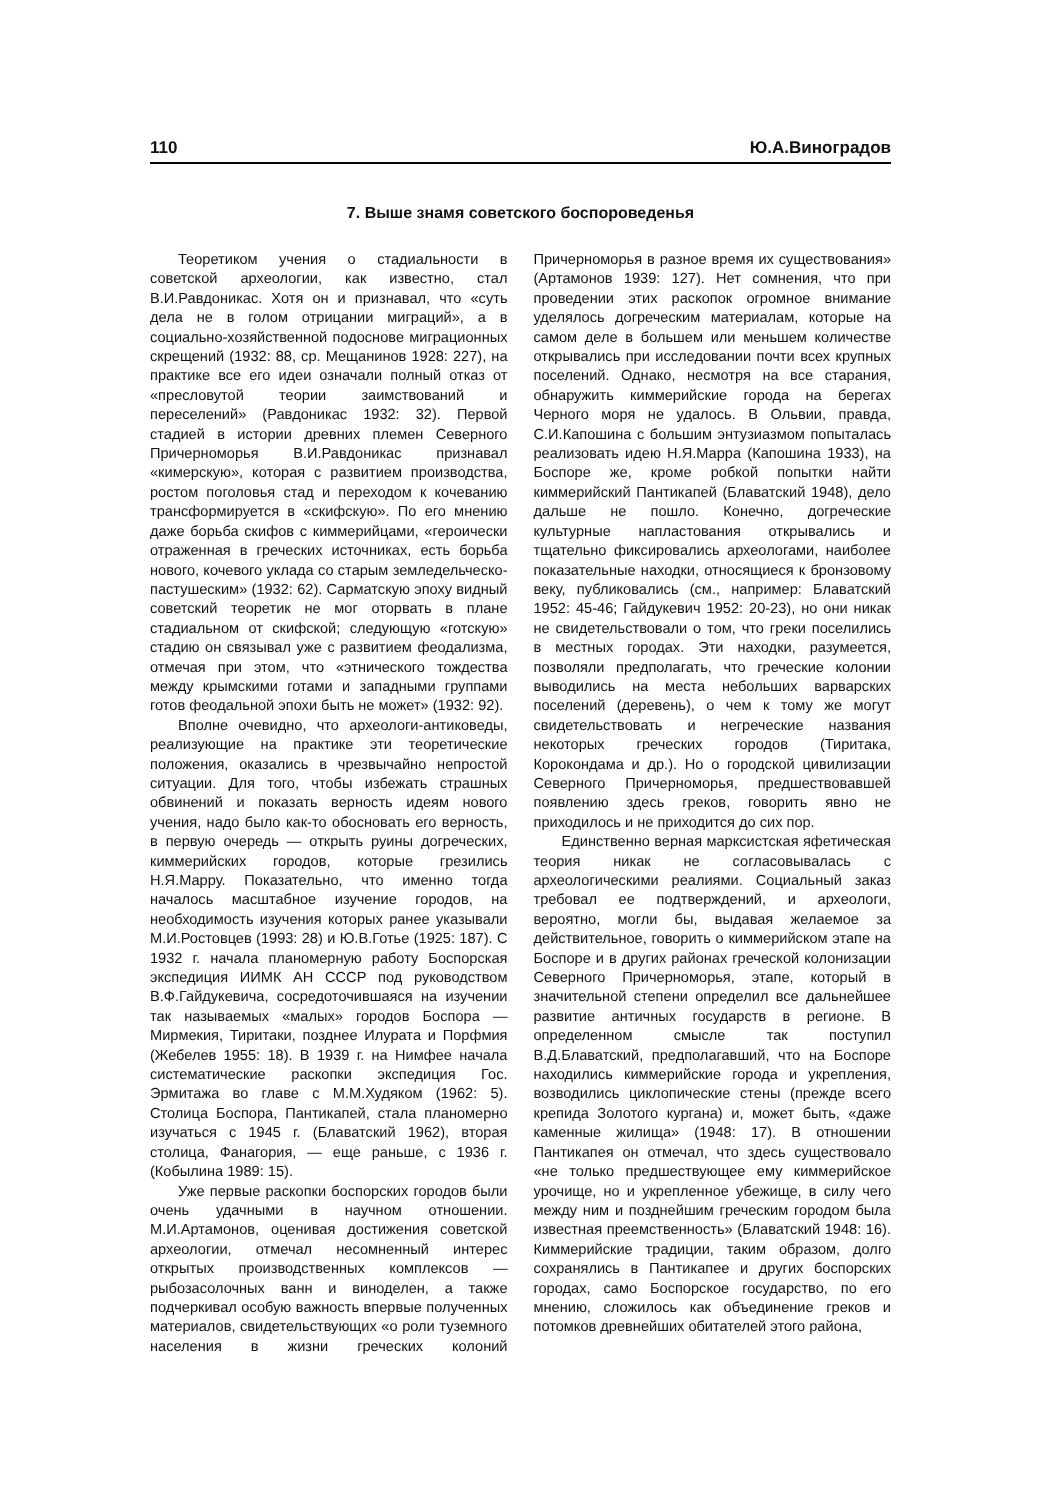110 Ю.А.Виноградов
7. Выше знамя советского боспороведенья
Теоретиком учения о стадиальности в советской археологии, как известно, стал В.И.Равдоникас. Хотя он и признавал, что «суть дела не в голом отрицании миграций», а в социально-хозяйственной подоснове миграционных скрещений (1932: 88, ср. Мещанинов 1928: 227), на практике все его идеи означали полный отказ от «пресловутой теории заимствований и переселений» (Равдоникас 1932: 32). Первой стадией в истории древних племен Северного Причерноморья В.И.Равдоникас признавал «кимерскую», которая с развитием производства, ростом поголовья стад и переходом к кочеванию трансформируется в «скифскую». По его мнению даже борьба скифов с киммерийцами, «героически отраженная в греческих источниках, есть борьба нового, кочевого уклада со старым земледельческо-пастушеским» (1932: 62). Сарматскую эпоху видный советский теоретик не мог оторвать в плане стадиальном от скифской; следующую «готскую» стадию он связывал уже с развитием феодализма, отмечая при этом, что «этнического тождества между крымскими готами и западными группами готов феодальной эпохи быть не может» (1932: 92).
Вполне очевидно, что археологи-антиковеды, реализующие на практике эти теоретические положения, оказались в чрезвычайно непростой ситуации. Для того, чтобы избежать страшных обвинений и показать верность идеям нового учения, надо было как-то обосновать его верность, в первую очередь — открыть руины догреческих, киммерийских городов, которые грезились Н.Я.Марру. Показательно, что именно тогда началось масштабное изучение городов, на необходимость изучения которых ранее указывали М.И.Ростовцев (1993: 28) и Ю.В.Готье (1925: 187). С 1932 г. начала планомерную работу Боспорская экспедиция ИИМК АН СССР под руководством В.Ф.Гайдукевича, сосредоточившаяся на изучении так называемых «малых» городов Боспора — Мирмекия, Тиритаки, позднее Илурата и Порфмия (Жебелев 1955: 18). В 1939 г. на Нимфее начала систематические раскопки экспедиция Гос. Эрмитажа во главе с М.М.Худяком (1962: 5). Столица Боспора, Пантикапей, стала планомерно изучаться с 1945 г. (Блаватский 1962), вторая столица, Фанагория, — еще раньше, с 1936 г. (Кобылина 1989: 15).
Уже первые раскопки боспорских городов были очень удачными в научном отношении. М.И.Артамонов, оценивая достижения советской археологии, отмечал несомненный интерес открытых производственных комплексов — рыбозасолочных ванн и виноделен, а также подчеркивал особую важность впервые полученных материалов, свидетельствующих «о роли туземного населения в жизни греческих колоний Причерноморья в разное время их существования» (Артамонов 1939: 127). Нет сомнения, что при проведении этих раскопок огромное внимание уделялось догреческим материалам, которые на самом деле в большем или меньшем количестве открывались при исследовании почти всех крупных поселений. Однако, несмотря на все старания, обнаружить киммерийские города на берегах Черного моря не удалось. В Ольвии, правда, С.И.Капошина с большим энтузиазмом попыталась реализовать идею Н.Я.Марра (Капошина 1933), на Боспоре же, кроме робкой попытки найти киммерийский Пантикапей (Блаватский 1948), дело дальше не пошло. Конечно, догреческие культурные напластования открывались и тщательно фиксировались археологами, наиболее показательные находки, относящиеся к бронзовому веку, публиковались (см., например: Блаватский 1952: 45-46; Гайдукевич 1952: 20-23), но они никак не свидетельствовали о том, что греки поселились в местных городах. Эти находки, разумеется, позволяли предполагать, что греческие колонии выводились на места небольших варварских поселений (деревень), о чем к тому же могут свидетельствовать и негреческие названия некоторых греческих городов (Тиритака, Корокондама и др.). Но о городской цивилизации Северного Причерноморья, предшествовавшей появлению здесь греков, говорить явно не приходилось и не приходится до сих пор.
Единственно верная марксистская яфетическая теория никак не согласовывалась с археологическими реалиями. Социальный заказ требовал ее подтверждений, и археологи, вероятно, могли бы, выдавая желаемое за действительное, говорить о киммерийском этапе на Боспоре и в других районах греческой колонизации Северного Причерноморья, этапе, который в значительной степени определил все дальнейшее развитие античных государств в регионе. В определенном смысле так поступил В.Д.Блаватский, предполагавший, что на Боспоре находились киммерийские города и укрепления, возводились циклопические стены (прежде всего крепида Золотого кургана) и, может быть, «даже каменные жилища» (1948: 17). В отношении Пантикапея он отмечал, что здесь существовало «не только предшествующее ему киммерийское урочище, но и укрепленное убежище, в силу чего между ним и позднейшим греческим городом была известная преемственность» (Блаватский 1948: 16). Киммерийские традиции, таким образом, долго сохранялись в Пантикапее и других боспорских городах, само Боспорское государство, по его мнению, сложилось как объединение греков и потомков древнейших обитателей этого района,